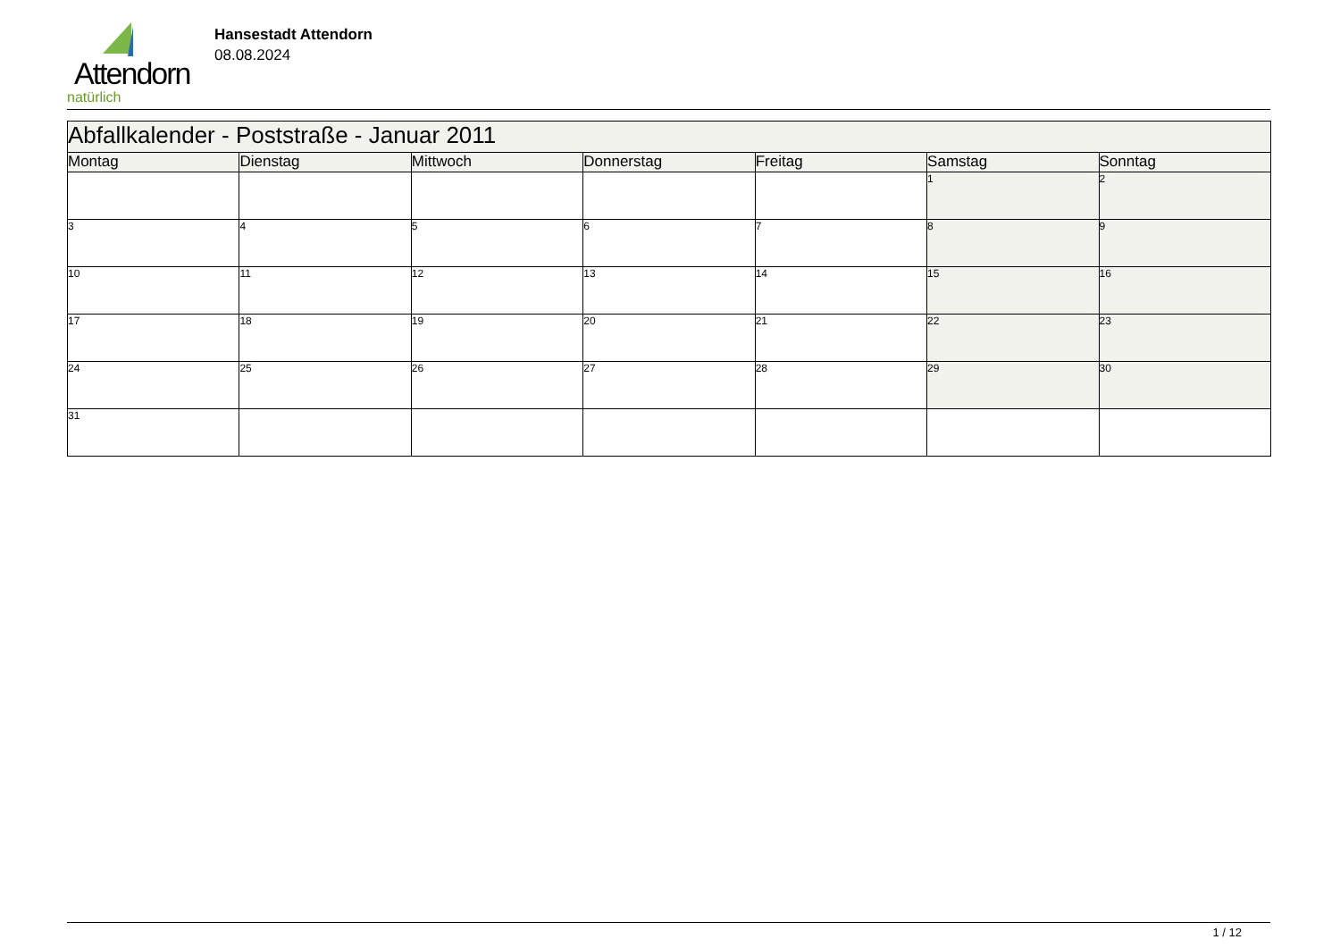Attendorn
natürlich
Hansestadt Attendorn
08.08.2024
| Abfallkalender - Poststraße - Januar 2011 | | | | | | |
| --- | --- | --- | --- | --- | --- | --- |
| Montag | Dienstag | Mittwoch | Donnerstag | Freitag | Samstag | Sonntag |
| | | | | | 1 | 2 |
| 3 | 4 | 5 | 6 | 7 | 8 | 9 |
| 10 | 11 | 12 | 13 | 14 | 15 | 16 |
| 17 | 18 | 19 | 20 | 21 | 22 | 23 |
| 24 | 25 | 26 | 27 | 28 | 29 | 30 |
| 31 | | | | | | |
1 / 12